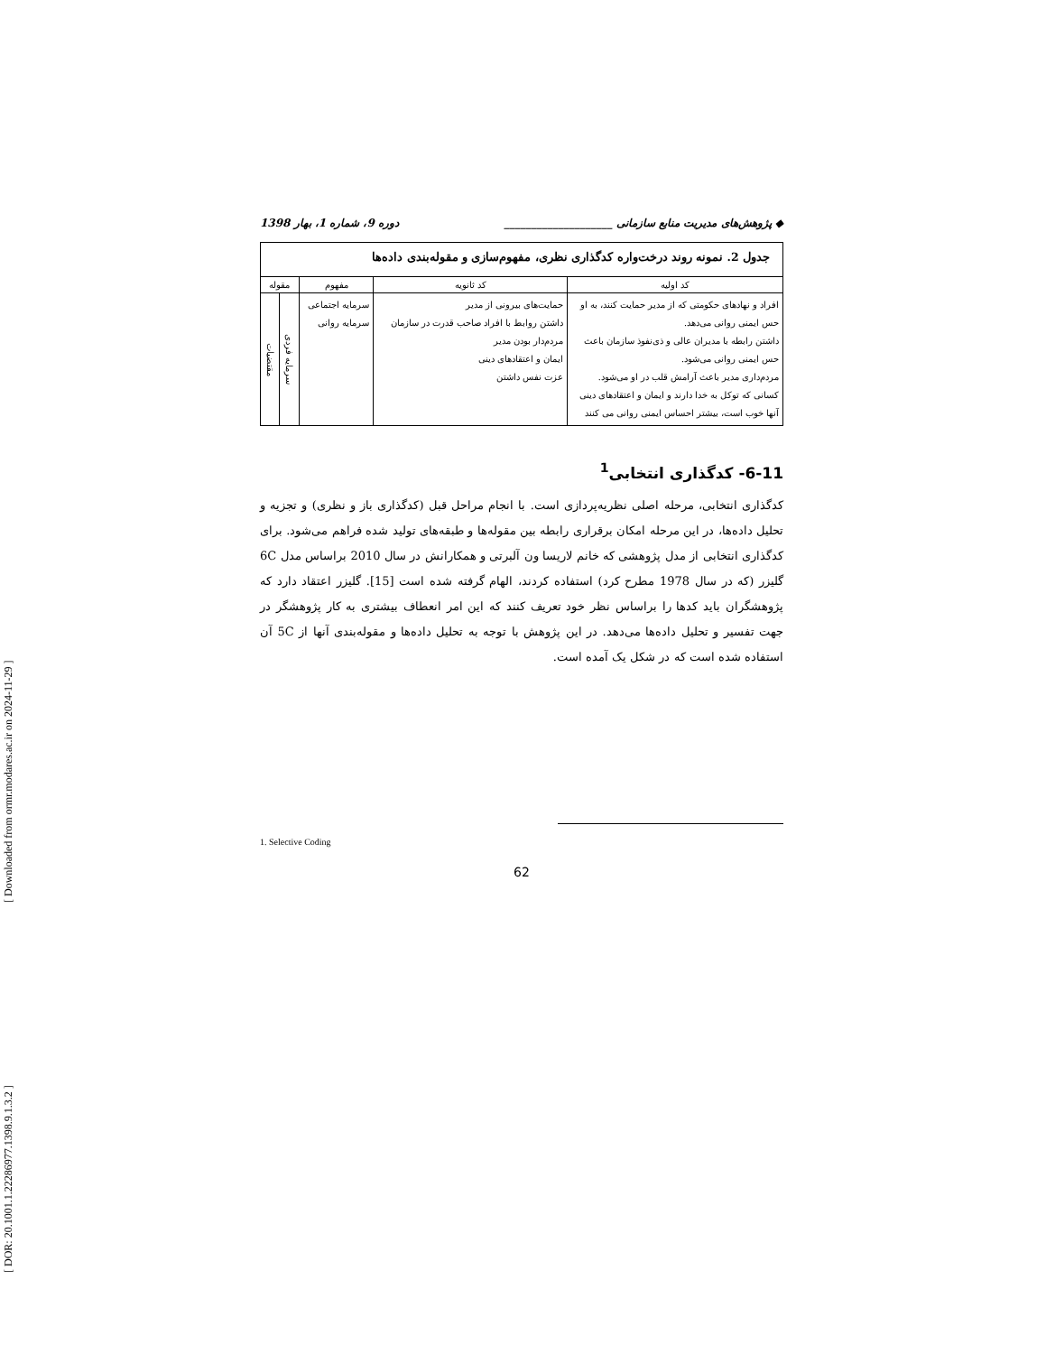[ Downloaded from ormr.modares.ac.ir on 2024-11-29 ]
[ DOR: 20.1001.1.22286977.1398.9.1.3.2 ]
◆ پژوهش‌های مدیریت منابع سازمانی ____________________ دوره 9، شماره 1، بهار 1398
| جدول 2. نمونه روند درخت‌واره کدگذاری نظری، مفهوم‌سازی و مقوله‌بندی داده‌ها | | | | |
| --- | --- | --- | --- | --- |
| کد اولیه | کد ثانویه | مفهوم | مقوله | |
| افراد و نهادهای حکومتی که از مدیر حمایت کنند، به او حس ایمنی روانی می‌دهد. داشتن رابطه با مدیران عالی و ذی‌نفوذ سازمان باعث حس ایمنی روانی می‌شود. مردم‌داری مدیر باعث آرامش قلب در او می‌شود. کسانی که توکل به خدا دارند و ایمان و اعتقادهای دینی آنها خوب است، بیشتر احساس ایمنی روانی می کنند | حمایت‌های بیرونی از مدیر داشتن روابط با افراد صاحب قدرت در سازمان مردم‌دار بودن مدیر ایمان و اعتقادهای دینی عزت نفس داشتن | سرمایه اجتماعی سرمایه روانی | سرمایه فردی | مقتضیات |
6-11- کدگذاری انتخابی<sup>1</sup>
کدگذاری انتخابی، مرحله اصلی نظریه‌پردازی است. با انجام مراحل قبل (کدگذاری باز و نظری) و تجزیه و تحلیل داده‌ها، در این مرحله امکان برقراری رابطه بین مقوله‌ها و طبقه‌های تولید شده فراهم می‌شود. برای کدگذاری انتخابی از مدل پژوهشی که خانم لاریسا ون آلبرتی و همکارانش در سال 2010 براساس مدل 6C گلیزر (که در سال 1978 مطرح کرد) استفاده کردند، الهام گرفته شده است [15]. گلیزر اعتقاد دارد که پژوهشگران باید کدها را براساس نظر خود تعریف کنند که این امر انعطاف بیشتری به کار پژوهشگر در جهت تفسیر و تحلیل داده‌ها می‌دهد. در این پژوهش با توجه به تحلیل داده‌ها و مقوله‌بندی آنها از 5C آن استفاده شده است که در شکل یک آمده است.
1. Selective Coding
62